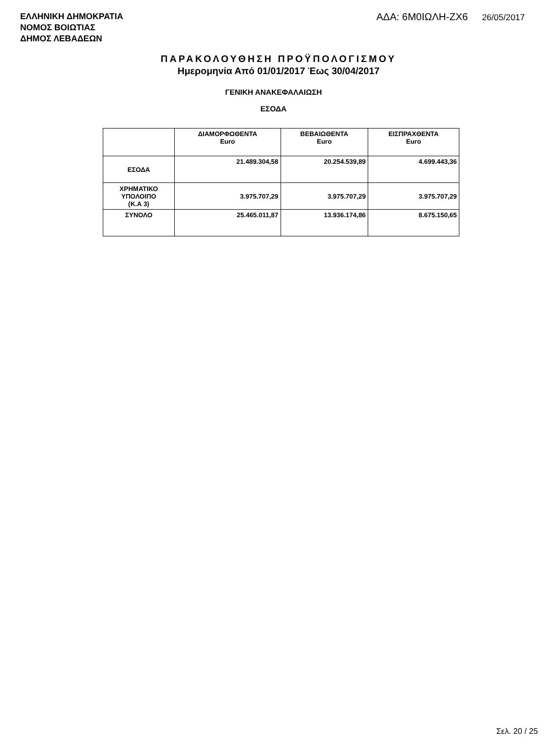ΕΛΛΗΝΙΚΗ ΔΗΜΟΚΡΑΤΙΑ
ΝΟΜΟΣ ΒΟΙΩΤΙΑΣ
ΔΗΜΟΣ ΛΕΒΑΔΕΩΝ
ΑΔΑ: 6Μ0ΙΩΛΗ-ΖΧ6 26/05/2017
ΠΑΡΑΚΟΛΟΥΘΗΣΗ ΠΡΟΫΠΟΛΟΓΙΣΜΟΥ
Ημερομηνία Από 01/01/2017 Έως 30/04/2017
ΓΕΝΙΚΗ ΑΝΑΚΕΦΑΛΑΙΩΣΗ
ΕΣΟΔΑ
| | ΔΙΑΜΟΡΦΩΘΕΝΤΑ Euro | ΒΕΒΑΙΩΘΕΝΤΑ Euro | ΕΙΣΠΡΑΧΘΕΝΤΑ Euro |
| --- | --- | --- | --- |
| ΕΣΟΔΑ | 21.489.304,58 | 20.254.539,89 | 4.699.443,36 |
| ΧΡΗΜΑΤΙΚΟ ΥΠΟΛΟΙΠΟ (Κ.Α 3) | 3.975.707,29 | 3.975.707,29 | 3.975.707,29 |
| ΣΥΝΟΛΟ | 25.465.011,87 | 13.936.174,86 | 8.675.150,65 |
Σελ. 20 / 25